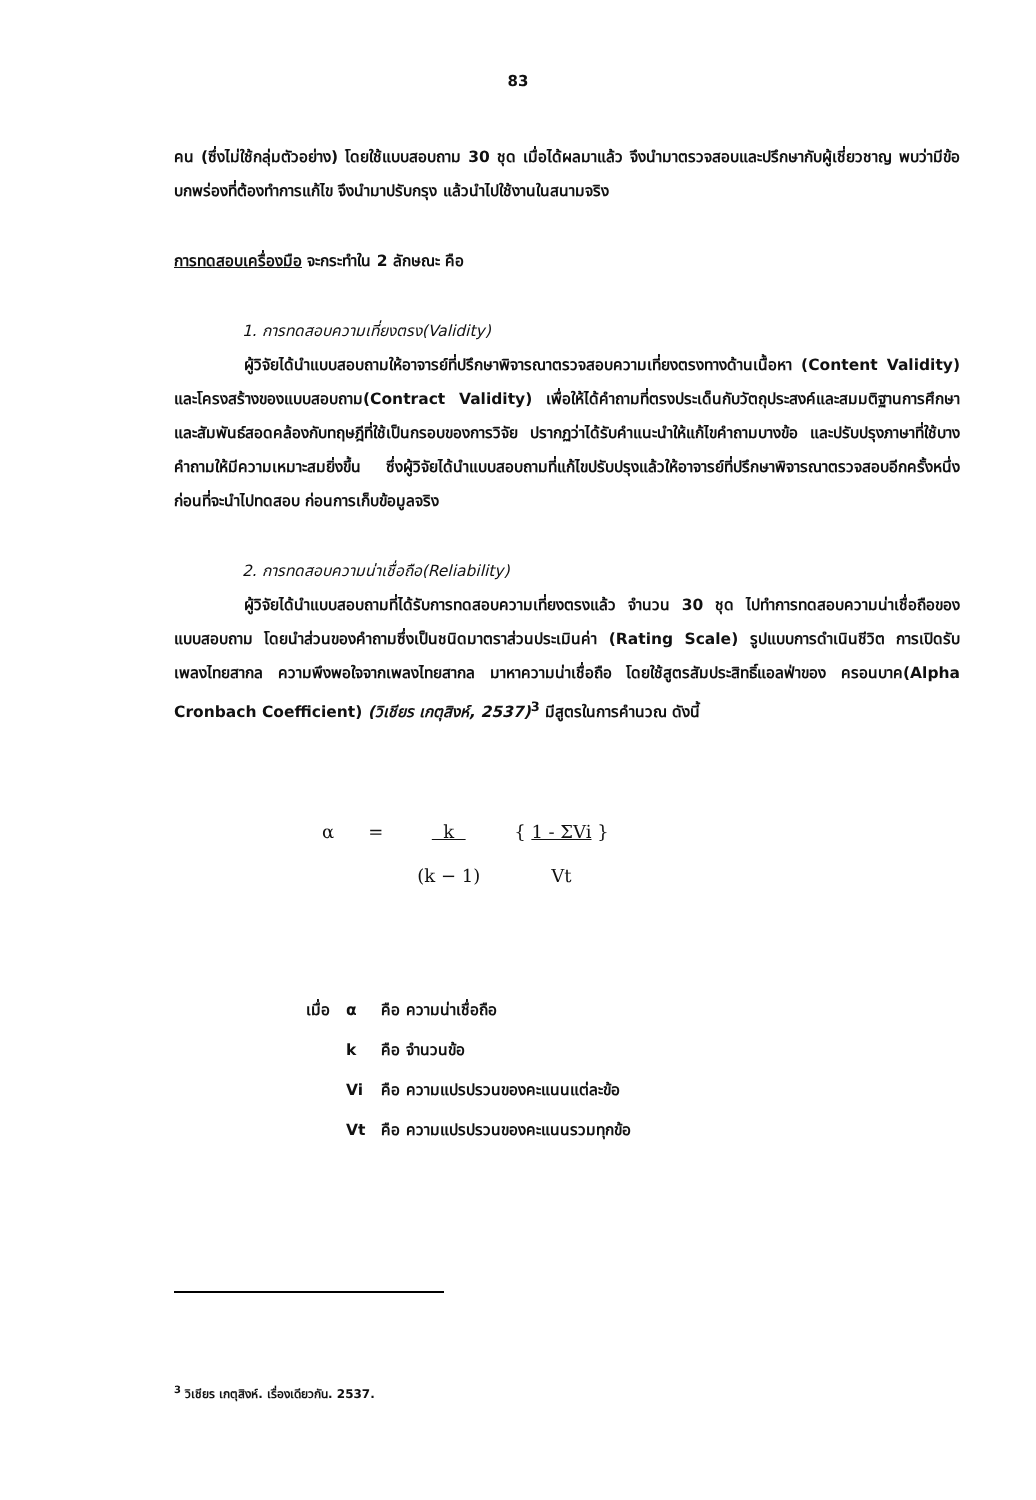83
คน (ซึ่งไม่ใช้กลุ่มตัวอย่าง) โดยใช้แบบสอบถาม 30 ชุด เมื่อได้ผลมาแล้ว จึงนำมาตรวจสอบและปรึกษากับผู้เชี่ยวชาญ พบว่ามีข้อบกพร่องที่ต้องทำการแก้ไข จึงนำมาปรับกรุง แล้วนำไปใช้งานในสนามจริง
การทดสอบเครื่องมือ จะกระทำใน 2 ลักษณะ คือ
1. การทดสอบความเที่ยงตรง(Validity)
ผู้วิจัยได้นำแบบสอบถามให้อาจารย์ที่ปรึกษาพิจารณาตรวจสอบความเที่ยงตรงทางด้านเนื้อหา (Content Validity) และโครงสร้างของแบบสอบถาม(Contract Validity) เพื่อให้ได้คำถามที่ตรงประเด็นกับวัตถุประสงค์และสมมติฐานการศึกษา และสัมพันธ์สอดคล้องกับทฤษฎีที่ใช้เป็นกรอบของการวิจัย ปรากฏว่าได้รับคำแนะนำให้แก้ไขคำถามบางข้อ และปรับปรุงภาษาที่ใช้บางคำถามให้มีความเหมาะสมยิ่งขึ้น ซึ่งผู้วิจัยได้นำแบบสอบถามที่แก้ไขปรับปรุงแล้วให้อาจารย์ที่ปรึกษาพิจารณาตรวจสอบอีกครั้งหนึ่ง ก่อนที่จะนำไปทดสอบ ก่อนการเก็บข้อมูลจริง
2. การทดสอบความน่าเชื่อถือ(Reliability)
ผู้วิจัยได้นำแบบสอบถามที่ได้รับการทดสอบความเที่ยงตรงแล้ว จำนวน 30 ชุด ไปทำการทดสอบความน่าเชื่อถือของแบบสอบถาม โดยนำส่วนของคำถามซึ่งเป็นชนิดมาตราส่วนประเมินค่า (Rating Scale) รูปแบบการดำเนินชีวิต การเปิดรับเพลงไทยสากล ความพึงพอใจจากเพลงไทยสากล มาหาความน่าเชื่อถือ โดยใช้สูตรสัมประสิทธิ์แอลฟ่าของ ครอนบาค(Alpha Cronbach Coefficient) (วิเชียร เกตุสิงห์, 2537)<sup>3</sup> มีสูตรในการคำนวณ ดังนี้
| α | = | k | { 1 - ΣVi } |
| | | (k − 1) | Vt |
| เมื่อ | α | คือ ความน่าเชื่อถือ |
| | k | คือ จำนวนข้อ |
| | Vi | คือ ความแปรปรวนของคะแนนแต่ละข้อ |
| | Vt | คือ ความแปรปรวนของคะแนนรวมทุกข้อ |
<sup>3</sup> วิเชียร เกตุสิงห์. เรื่องเดียวกัน. 2537.